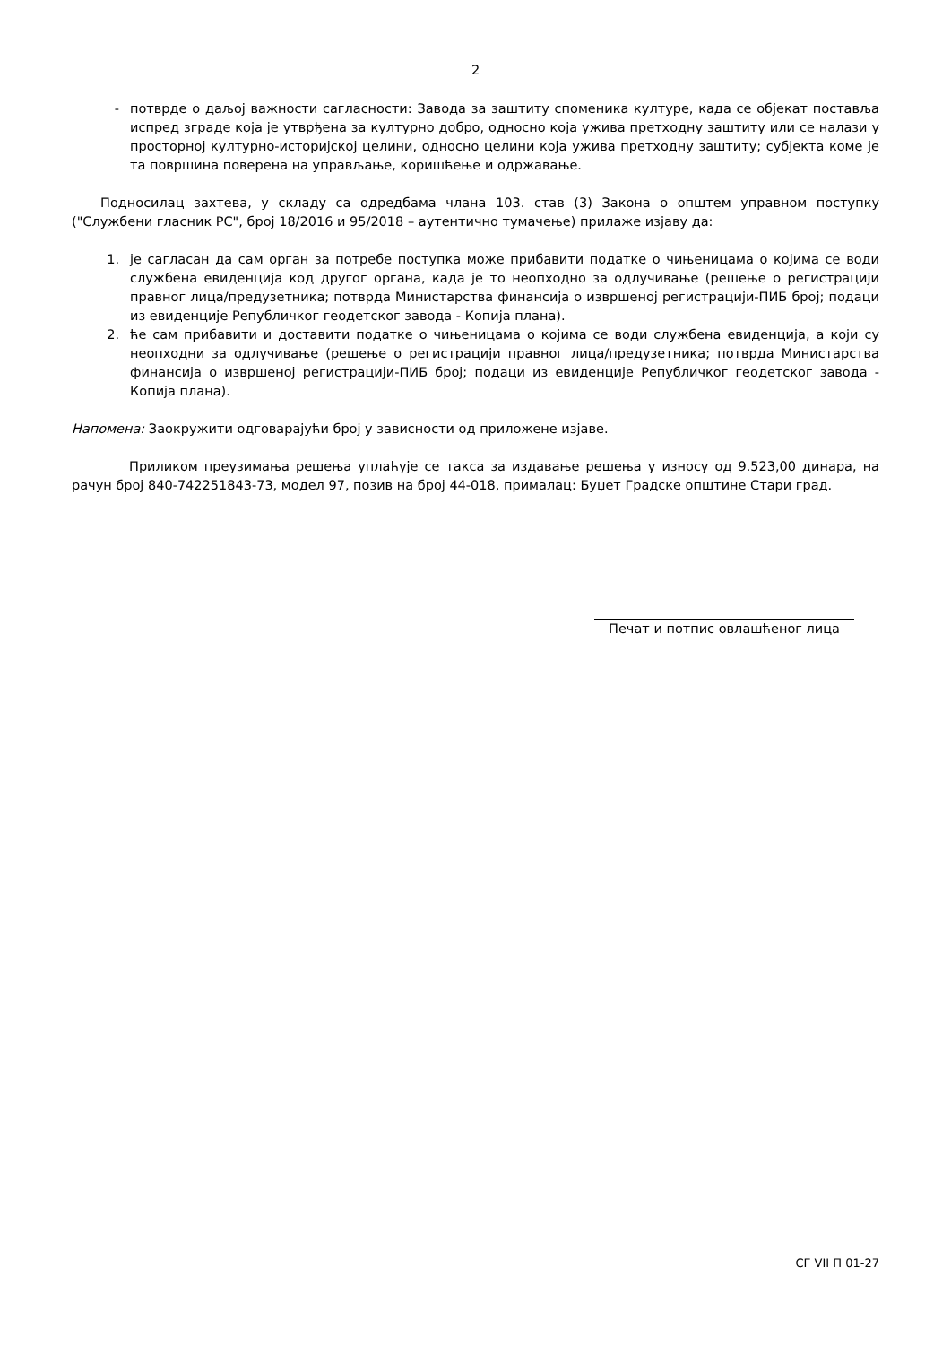2
- потврде о даљој важности сагласности: Завода за заштиту споменика културе, када се објекат поставља испред зграде која је утврђена за културно добро, односно која ужива претходну заштиту или се налази у просторној културно-историјској целини, односно целини која ужива претходну заштиту; субјекта коме је та површина поверена на управљање, коришћење и одржавање.
Подносилац захтева, у складу са одредбама члана 103. став (3) Закона о општем управном поступку ("Службени гласник РС", број 18/2016 и 95/2018 – аутентично тумачење) прилаже изјаву да:
1. је сагласан да сам орган за потребе поступка може прибавити податке о чињеницама о којима се води службена евиденција код другог органа, када је то неопходно за одлучивање (решење о регистрацији правног лица/предузетника; потврда Министарства финансија о извршеној регистрацији-ПИБ број; подаци из евиденције Републичког геодетског завода - Копија плана).
2. ће сам прибавити и доставити податке о чињеницама о којима се води службена евиденција, а који су неопходни за одлучивање (решење о регистрацији правног лица/предузетника; потврда Министарства финансија о извршеној регистрацији-ПИБ број; подаци из евиденције Републичког геодетског завода - Копија плана).
Напомена: Заокружити одговарајући број у зависности од приложене изјаве.
Приликом преузимања решења уплаћује се такса за издавање решења у износу од 9.523,00 динара, на рачун број 840-742251843-73, модел 97, позив на број 44-018, прималац: Буџет Градске општине Стари град.
Печат и потпис овлашћеног лица
СГ VII П 01-27